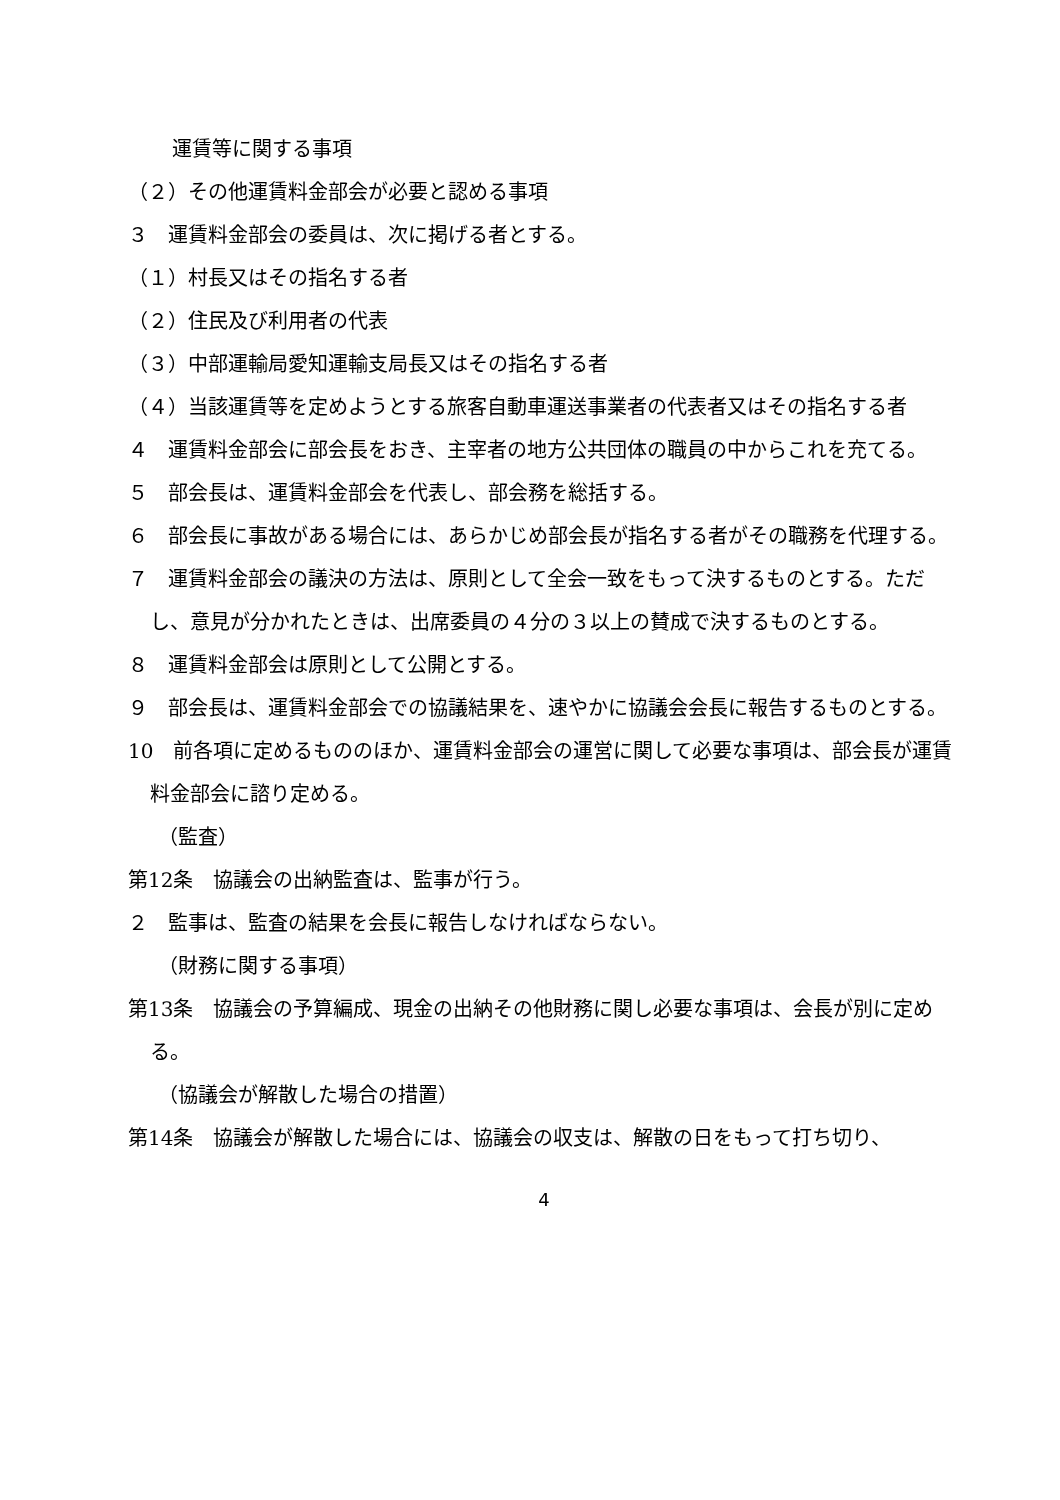運賃等に関する事項
（２）その他運賃料金部会が必要と認める事項
３　運賃料金部会の委員は、次に掲げる者とする。
（１）村長又はその指名する者
（２）住民及び利用者の代表
（３）中部運輸局愛知運輸支局長又はその指名する者
（４）当該運賃等を定めようとする旅客自動車運送事業者の代表者又はその指名する者
４　運賃料金部会に部会長をおき、主宰者の地方公共団体の職員の中からこれを充てる。
５　部会長は、運賃料金部会を代表し、部会務を総括する。
６　部会長に事故がある場合には、あらかじめ部会長が指名する者がその職務を代理する。
７　運賃料金部会の議決の方法は、原則として全会一致をもって決するものとする。ただし、意見が分かれたときは、出席委員の４分の３以上の賛成で決するものとする。
８　運賃料金部会は原則として公開とする。
９　部会長は、運賃料金部会での協議結果を、速やかに協議会会長に報告するものとする。
10　前各項に定めるもののほか、運賃料金部会の運営に関して必要な事項は、部会長が運賃料金部会に諮り定める。
（監査）
第12条　協議会の出納監査は、監事が行う。
２　監事は、監査の結果を会長に報告しなければならない。
（財務に関する事項）
第13条　協議会の予算編成、現金の出納その他財務に関し必要な事項は、会長が別に定める。
（協議会が解散した場合の措置）
第14条　協議会が解散した場合には、協議会の収支は、解散の日をもって打ち切り、
4